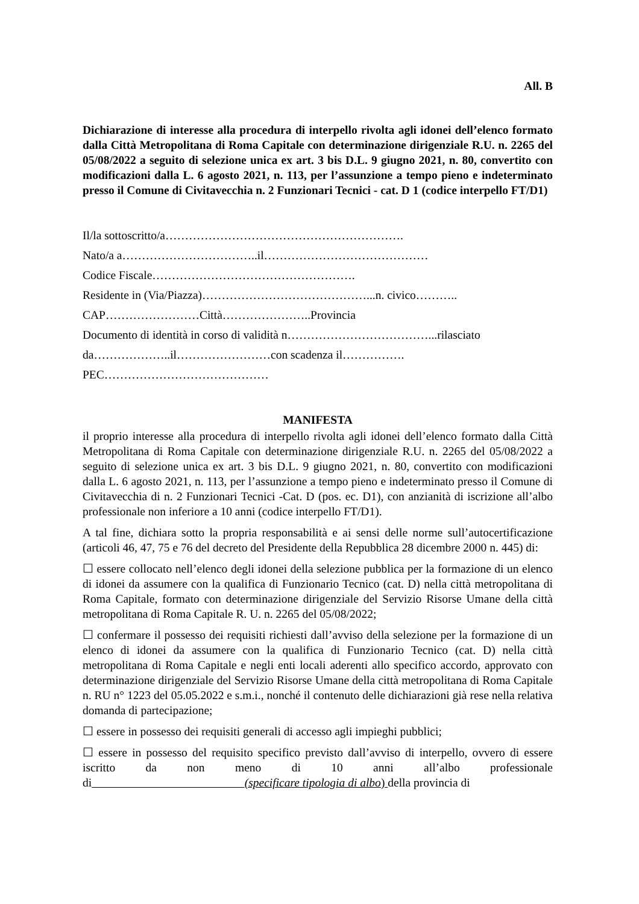All. B
Dichiarazione di interesse alla procedura di interpello rivolta agli idonei dell’elenco formato dalla Città Metropolitana di Roma Capitale con determinazione dirigenziale R.U. n. 2265 del 05/08/2022 a seguito di selezione unica ex art. 3 bis D.L. 9 giugno 2021, n. 80, convertito con modificazioni dalla L. 6 agosto 2021, n. 113, per l’assunzione a tempo pieno e indeterminato presso il Comune di Civitavecchia n. 2 Funzionari Tecnici - cat. D 1 (codice interpello FT/D1)
Il/la sottoscritto/a…………………………………………………….
Nato/a a……………………………..il……………………………………
Codice Fiscale…………………………………………….
Residente in (Via/Piazza)……………………………………...n. civico………..
CAP……………………Città…………………..Provincia
Documento di identità in corso di validità n………………………………...rilasciato
da………………..il……………………con scadenza il…………….
PEC……………………………………
MANIFESTA
il proprio interesse alla procedura di interpello rivolta agli idonei dell’elenco formato dalla Città Metropolitana di Roma Capitale con determinazione dirigenziale R.U. n. 2265 del 05/08/2022 a seguito di selezione unica ex art. 3 bis D.L. 9 giugno 2021, n. 80, convertito con modificazioni dalla L. 6 agosto 2021, n. 113, per l’assunzione a tempo pieno e indeterminato presso il Comune di Civitavecchia di n. 2 Funzionari Tecnici -Cat. D (pos. ec. D1), con anzianità di iscrizione all’albo professionale non inferiore a 10 anni (codice interpello FT/D1).
A tal fine, dichiara sotto la propria responsabilità e ai sensi delle norme sull’autocertificazione (articoli 46, 47, 75 e 76 del decreto del Presidente della Repubblica 28 dicembre 2000 n. 445) di:
☐ essere collocato nell’elenco degli idonei della selezione pubblica per la formazione di un elenco di idonei da assumere con la qualifica di Funzionario Tecnico (cat. D) nella città metropolitana di Roma Capitale, formato con determinazione dirigenziale del Servizio Risorse Umane della città metropolitana di Roma Capitale R. U. n. 2265 del 05/08/2022;
☐ confermare il possesso dei requisiti richiesti dall’avviso della selezione per la formazione di un elenco di idonei da assumere con la qualifica di Funzionario Tecnico (cat. D) nella città metropolitana di Roma Capitale e negli enti locali aderenti allo specifico accordo, approvato con determinazione dirigenziale del Servizio Risorse Umane della città metropolitana di Roma Capitale n. RU n° 1223 del 05.05.2022 e s.m.i., nonché il contenuto delle dichiarazioni già rese nella relativa domanda di partecipazione;
☐ essere in possesso dei requisiti generali di accesso agli impieghi pubblici;
☐ essere in possesso del requisito specifico previsto dall’avviso di interpello, ovvero di essere iscritto da non meno di 10 anni all’albo professionale di (specificare tipologia di albo) della provincia di